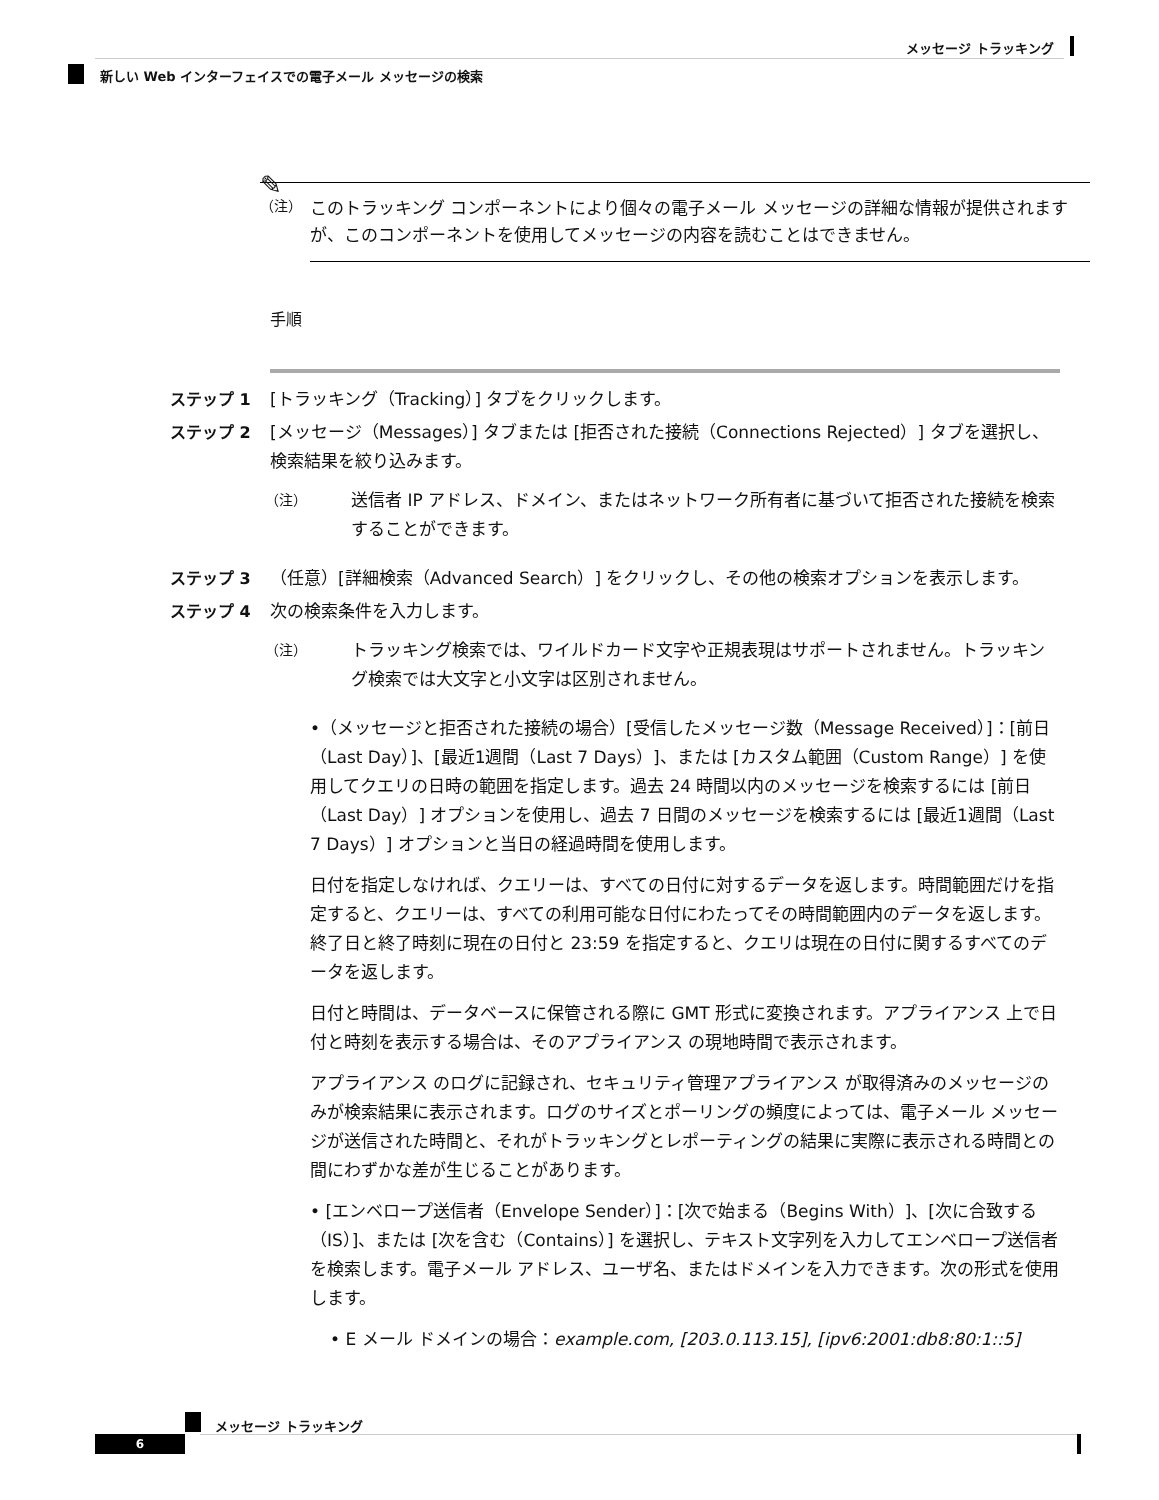メッセージ トラッキング
新しい Web インターフェイスでの電子メール メッセージの検索
✎
（注）
このトラッキング コンポーネントにより個々の電子メール メッセージの詳細な情報が提供されますが、このコンポーネントを使用してメッセージの内容を読むことはできません。
手順
ステップ 1 [トラッキング（Tracking）] タブをクリックします。
ステップ 2 [メッセージ（Messages）] タブまたは [拒否された接続（Connections Rejected）] タブを選択し、検索結果を絞り込みます。
（注）
送信者 IP アドレス、ドメイン、またはネットワーク所有者に基づいて拒否された接続を検索することができます。
ステップ 3 （任意）[詳細検索（Advanced Search）] をクリックし、その他の検索オプションを表示します。
ステップ 4 次の検索条件を入力します。
（注）
トラッキング検索では、ワイルドカード文字や正規表現はサポートされません。トラッキング検索では大文字と小文字は区別されません。
•（メッセージと拒否された接続の場合）[受信したメッセージ数（Message Received）]：[前日（Last Day）]、[最近1週間（Last 7 Days）]、または [カスタム範囲（Custom Range）] を使用してクエリの日時の範囲を指定します。過去 24 時間以内のメッセージを検索するには [前日（Last Day）] オプションを使用し、過去 7 日間のメッセージを検索するには [最近1週間（Last 7 Days）] オプションと当日の経過時間を使用します。
日付を指定しなければ、クエリーは、すべての日付に対するデータを返します。時間範囲だけを指定すると、クエリーは、すべての利用可能な日付にわたってその時間範囲内のデータを返します。終了日と終了時刻に現在の日付と 23:59 を指定すると、クエリは現在の日付に関するすべてのデータを返します。
日付と時間は、データベースに保管される際に GMT 形式に変換されます。アプライアンス 上で日付と時刻を表示する場合は、そのアプライアンス の現地時間で表示されます。
アプライアンス のログに記録され、セキュリティ管理アプライアンス が取得済みのメッセージのみが検索結果に表示されます。ログのサイズとポーリングの頻度によっては、電子メール メッセージが送信された時間と、それがトラッキングとレポーティングの結果に実際に表示される時間との間にわずかな差が生じることがあります。
• [エンベロープ送信者（Envelope Sender）]：[次で始まる（Begins With）]、[次に合致する（IS）]、または [次を含む（Contains）] を選択し、テキスト文字列を入力してエンベロープ送信者を検索します。電子メール アドレス、ユーザ名、またはドメインを入力できます。次の形式を使用します。
• E メール ドメインの場合：example.com, [203.0.113.15], [ipv6:2001:db8:80:1::5]
メッセージ トラッキング
6